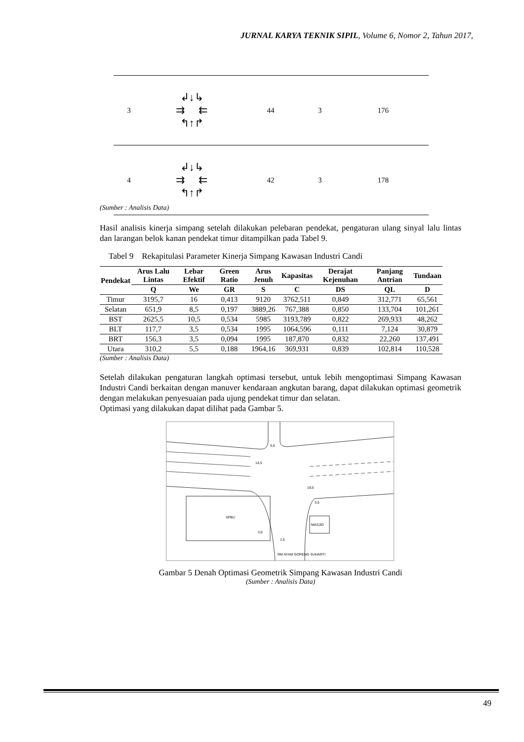JURNAL KARYA TEKNIK SIPIL, Volume 6, Nomor 2, Tahun 2017,
| 3 | ↲↓↳ ⇉ ⇇ ↰↑↱ | 44 | 3 | 176 |
| 4 | ↲↓↳ ⇉ ⇇ ↰↑↱ | 42 | 3 | 178 |
(Sumber : Analisis Data)
Hasil analisis kinerja simpang setelah dilakukan pelebaran pendekat, pengaturan ulang sinyal lalu lintas dan larangan belok kanan pendekat timur ditampilkan pada Tabel 9.
Tabel 9 Rekapitulasi Parameter Kinerja Simpang Kawasan Industri Candi
| Pendekat | Arus Lalu Lintas | Lebar Efektif | Green Ratio | Arus Jenuh | Kapasitas | Derajat Kejenuhan | Panjang Antrian | Tundaan |
| --- | --- | --- | --- | --- | --- | --- | --- | --- |
| | Q | We | GR | S | C | DS | QL | D |
| Timur | 3195,7 | 16 | 0,413 | 9120 | 3762,511 | 0,849 | 312,771 | 65,561 |
| Selatan | 651,9 | 8,5 | 0,197 | 3889,26 | 767,388 | 0,850 | 133,704 | 101,261 |
| BST | 2625,5 | 10,5 | 0,534 | 5985 | 3193,789 | 0,822 | 269,933 | 48,262 |
| BLT | 117,7 | 3,5 | 0,534 | 1995 | 1064,596 | 0,111 | 7,124 | 30,879 |
| BRT | 156,3 | 3,5 | 0,094 | 1995 | 187,870 | 0,832 | 22,260 | 137,491 |
| Utara | 310,2 | 5,5 | 0,188 | 1964,16 | 369,931 | 0,839 | 102,814 | 110,528 |
(Sumber : Analisis Data)
Setelah dilakukan pengaturan langkah optimasi tersebut, untuk lebih mengoptimasi Simpang Kawasan Industri Candi berkaitan dengan manuver kendaraan angkutan barang, dapat dilakukan optimasi geometrik dengan melakukan penyesuaian pada ujung pendekat timur dan selatan.
Optimasi yang dilakukan dapat dilihat pada Gambar 5.
SPBU
MASJID
RM AYAM GORENG SUHARTI
5,5
14,5
19,5
3,5
3,0
1,5
Gambar 5 Denah Optimasi Geometrik Simpang Kawasan Industri Candi
(Sumber : Analisis Data)
49